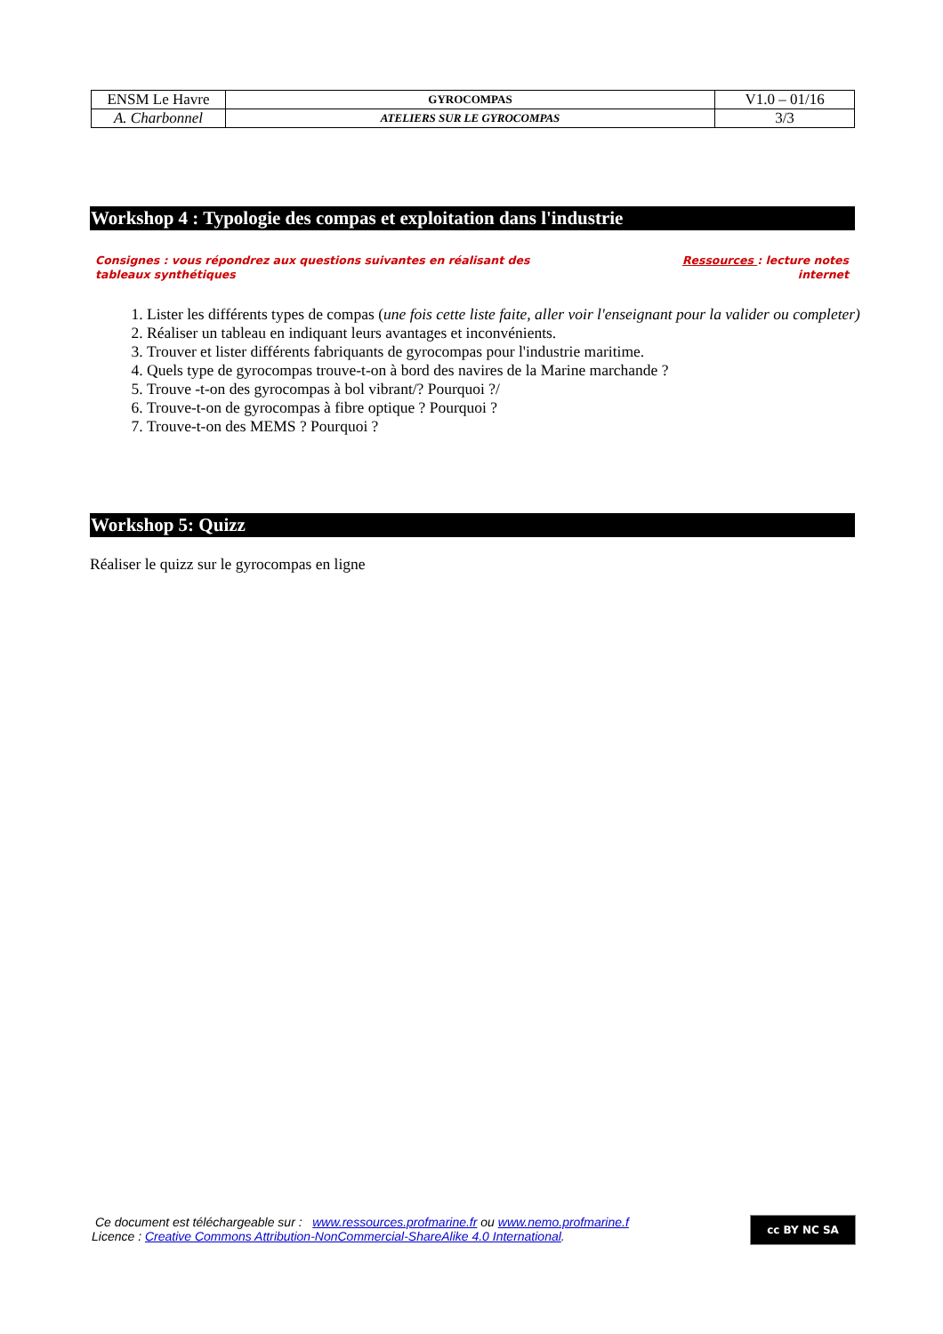| ENSM Le Havre | GYROCOMPAS | V1.0 – 01/16 |
| A. Charbonnel | ATELIERS SUR LE GYROCOMPAS | 3/3 |
Workshop 4 : Typologie des compas et exploitation dans l'industrie
Consignes : vous répondrez aux questions suivantes en réalisant des tableaux synthétiques
Ressources : lecture notes
internet
1. Lister les différents types de compas (une fois cette liste faite, aller voir l'enseignant pour la valider ou completer)
2. Réaliser un tableau en indiquant leurs avantages et inconvénients.
3. Trouver et lister différents fabriquants de gyrocompas pour l'industrie maritime.
4. Quels type de gyrocompas trouve-t-on à bord des navires de la Marine marchande ?
5. Trouve -t-on des gyrocompas à bol vibrant/? Pourquoi ?/
6. Trouve-t-on de gyrocompas à fibre optique ? Pourquoi ?
7. Trouve-t-on des MEMS ? Pourquoi ?
Workshop 5: Quizz
Réaliser le quizz sur le gyrocompas en ligne
Ce document est téléchargeable sur : www.ressources.profmarine.fr ou www.nemo.profmarine.f
Licence : Creative Commons Attribution-NonCommercial-ShareAlike 4.0 International.
cc BY NC SA